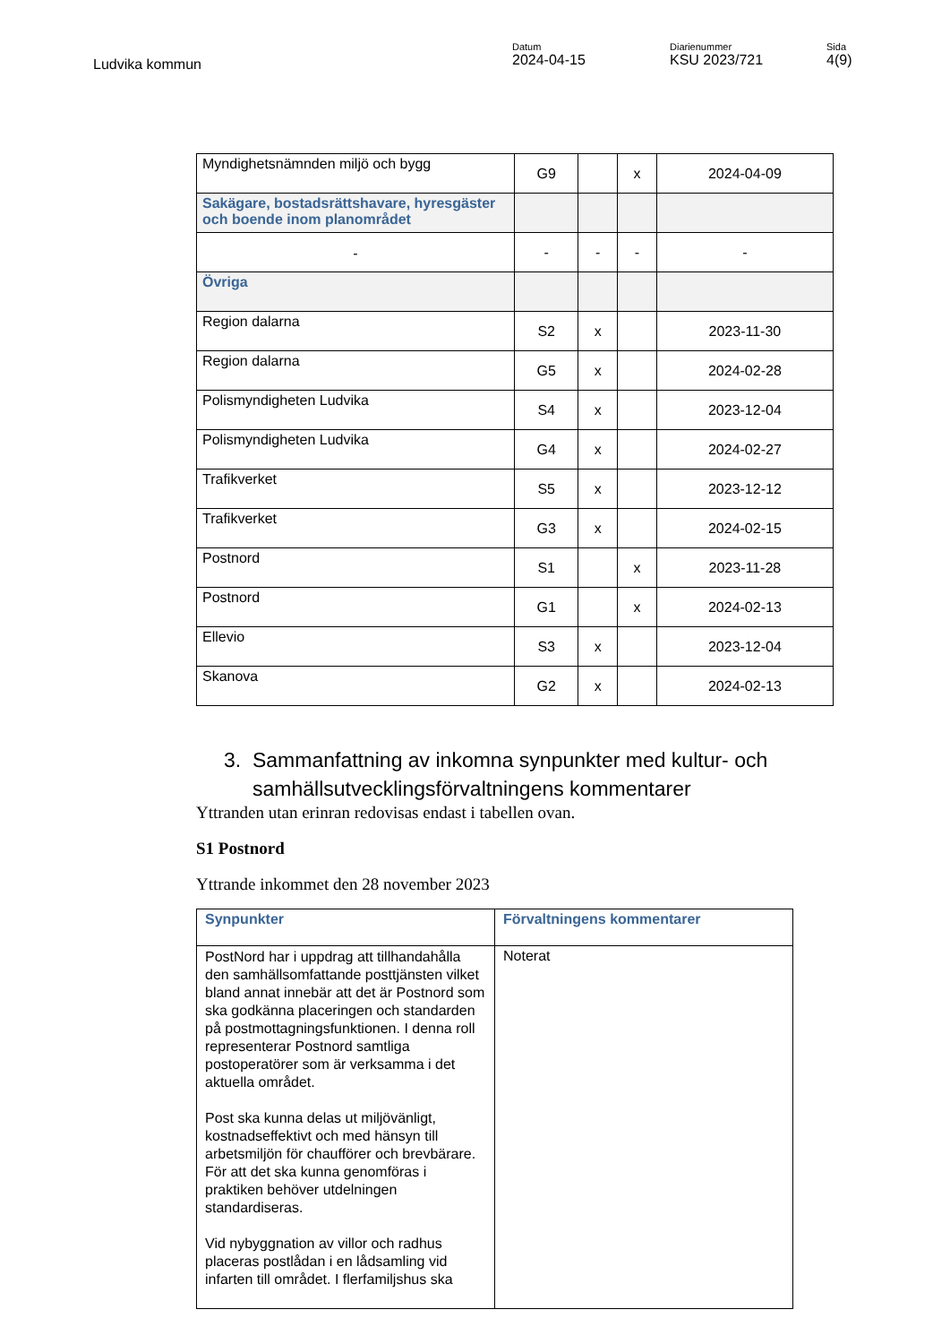Ludvika kommun
Datum
2024-04-15
Diarienummer
KSU 2023/721
Sida
4(9)
| Myndighetsnämnden miljö och bygg | G9 | | x | 2024-04-09 |
| Sakägare, bostadsrättshavare, hyresgäster och boende inom planområdet | | | | |
| - | - | - | - | - |
| Övriga | | | | |
| Region dalarna | S2 | x | | 2023-11-30 |
| Region dalarna | G5 | x | | 2024-02-28 |
| Polismyndigheten Ludvika | S4 | x | | 2023-12-04 |
| Polismyndigheten Ludvika | G4 | x | | 2024-02-27 |
| Trafikverket | S5 | x | | 2023-12-12 |
| Trafikverket | G3 | x | | 2024-02-15 |
| Postnord | S1 | | x | 2023-11-28 |
| Postnord | G1 | | x | 2024-02-13 |
| Ellevio | S3 | x | | 2023-12-04 |
| Skanova | G2 | x | | 2024-02-13 |
3. Sammanfattning av inkomna synpunkter med kultur- och samhällsutvecklingsförvaltningens kommentarer
Yttranden utan erinran redovisas endast i tabellen ovan.
S1 Postnord
Yttrande inkommet den 28 november 2023
| Synpunkter | Förvaltningens kommentarer |
| --- | --- |
| PostNord har i uppdrag att tillhandahålla den samhällsomfattande posttjänsten vilket bland annat innebär att det är Postnord som ska godkänna placeringen och standarden på postmottagningsfunktionen. I denna roll representerar Postnord samtliga postoperatörer som är verksamma i det aktuella området. Post ska kunna delas ut miljövänligt, kostnadseffektivt och med hänsyn till arbetsmiljön för chaufförer och brevbärare. För att det ska kunna genomföras i praktiken behöver utdelningen standardiseras. Vid nybyggnation av villor och radhus placeras postlådan i en lådsamling vid infarten till området. I flerfamiljshus ska | Noterat |